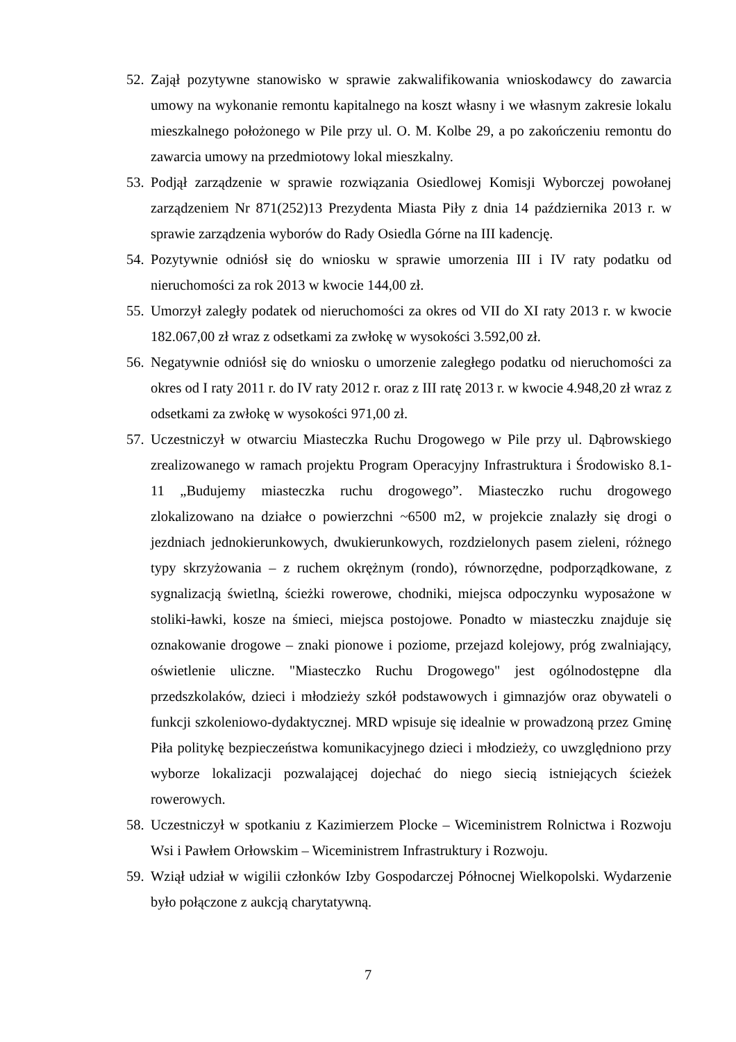52. Zajął pozytywne stanowisko w sprawie zakwalifikowania wnioskodawcy do zawarcia umowy na wykonanie remontu kapitalnego na koszt własny i we własnym zakresie lokalu mieszkalnego położonego w Pile przy ul. O. M. Kolbe 29, a po zakończeniu remontu do zawarcia umowy na przedmiotowy lokal mieszkalny.
53. Podjął zarządzenie w sprawie rozwiązania Osiedlowej Komisji Wyborczej powołanej zarządzeniem Nr 871(252)13 Prezydenta Miasta Piły z dnia 14 października 2013 r. w sprawie zarządzenia wyborów do Rady Osiedla Górne na III kadencję.
54. Pozytywnie odniósł się do wniosku w sprawie umorzenia III i IV raty podatku od nieruchomości za rok 2013 w kwocie 144,00 zł.
55. Umorzył zaległy podatek od nieruchomości za okres od VII do XI raty 2013 r. w kwocie 182.067,00 zł wraz z odsetkami za zwłokę w wysokości 3.592,00 zł.
56. Negatywnie odniósł się do wniosku o umorzenie zaległego podatku od nieruchomości za okres od I raty 2011 r. do IV raty 2012 r. oraz z III ratę 2013 r. w kwocie 4.948,20 zł wraz z odsetkami za zwłokę w wysokości 971,00 zł.
57. Uczestniczył w otwarciu Miasteczka Ruchu Drogowego w Pile przy ul. Dąbrowskiego zrealizowanego w ramach projektu Program Operacyjny Infrastruktura i Środowisko 8.1-11 „Budujemy miasteczka ruchu drogowego”. Miasteczko ruchu drogowego zlokalizowano na działce o powierzchni ~6500 m2, w projekcie znalazły się drogi o jezdniach jednokierunkowych, dwukierunkowych, rozdzielonych pasem zieleni, różnego typy skrzyżowania – z ruchem okrężnym (rondo), równorzędne, podporządkowane, z sygnalizacją świetlną, ścieżki rowerowe, chodniki, miejsca odpoczynku wyposażone w stoliki-ławki, kosze na śmieci, miejsca postojowe. Ponadto w miasteczku znajduje się oznakowanie drogowe – znaki pionowe i poziome, przejazd kolejowy, próg zwalniający, oświetlenie uliczne. "Miasteczko Ruchu Drogowego" jest ogólnodostępne dla przedszkolaków, dzieci i młodzieży szkół podstawowych i gimnazjów oraz obywateli o funkcji szkoleniowo-dydaktycznej. MRD wpisuje się idealnie w prowadzoną przez Gminę Piła politykę bezpieczeństwa komunikacyjnego dzieci i młodzieży, co uwzględniono przy wyborze lokalizacji pozwalającej dojechać do niego siecią istniejących ścieżek rowerowych.
58. Uczestniczył w spotkaniu z Kazimierzem Plocke – Wiceministrem Rolnictwa i Rozwoju Wsi i Pawłem Orłowskim – Wiceministrem Infrastruktury i Rozwoju.
59. Wziął udział w wigilii członków Izby Gospodarczej Północnej Wielkopolski. Wydarzenie było połączone z aukcją charytatywną.
7